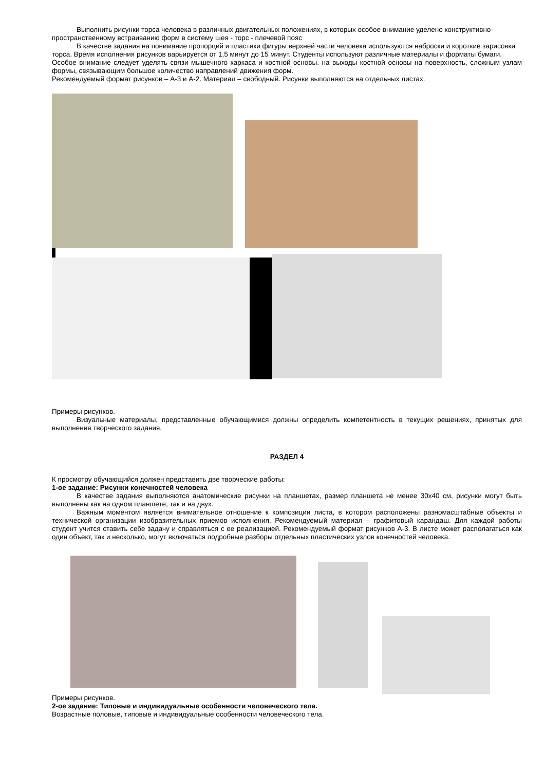Выполнить рисунки торса человека в различных двигательных положениях, в которых особое внимание уделено конструктивно-пространственному встраиванию форм в систему шея - торс - плечевой пояс
В качестве задания на понимание пропорций и пластики фигуры верхней части человека используются наброски и короткие зарисовки торса. Время исполнения рисунков варьируется от 1,5 минут до 15 минут. Студенты используют различные материалы и форматы бумаги.
Особое внимание следует уделять связи мышечного каркаса и костной основы. на выходы костной основы на поверхность, сложным узлам формы, связывающим большое количество направлений движения форм.
Рекомендуемый формат рисунков – А-3 и А-2. Материал – свободный. Рисунки выполняются на отдельных листах.
Примеры рисунков.
Визуальные материалы, представленные обучающимися должны определить компетентность в текущих решениях, принятых для выполнения творческого задания.
РАЗДЕЛ 4
К просмотру обучающийся должен представить две творческие работы:
1-ое задание: Рисунки конечностей человека
В качестве задания выполняются анатомические рисунки на планшетах, размер планшета не менее 30х40 см, рисунки могут быть выполнены как на одном планшете, так и на двух.
Важным моментом является внимательное отношение к композиции листа, в котором расположены разномасштабные объекты и технической организации изобразительных приемов исполнения. Рекомендуемый материал – графитовый карандаш. Для каждой работы студент учится ставить себе задачу и справляться с ее реализацией. Рекомендуемый формат рисунков А-3. В листе может располагаться как один объект, так и несколько, могут включаться подробные разборы отдельных пластических узлов конечностей человека.
Примеры рисунков.
2-ое задание: Типовые и индивидуальные особенности человеческого тела.
Возрастные половые, типовые и индивидуальные особенности человеческого тела.